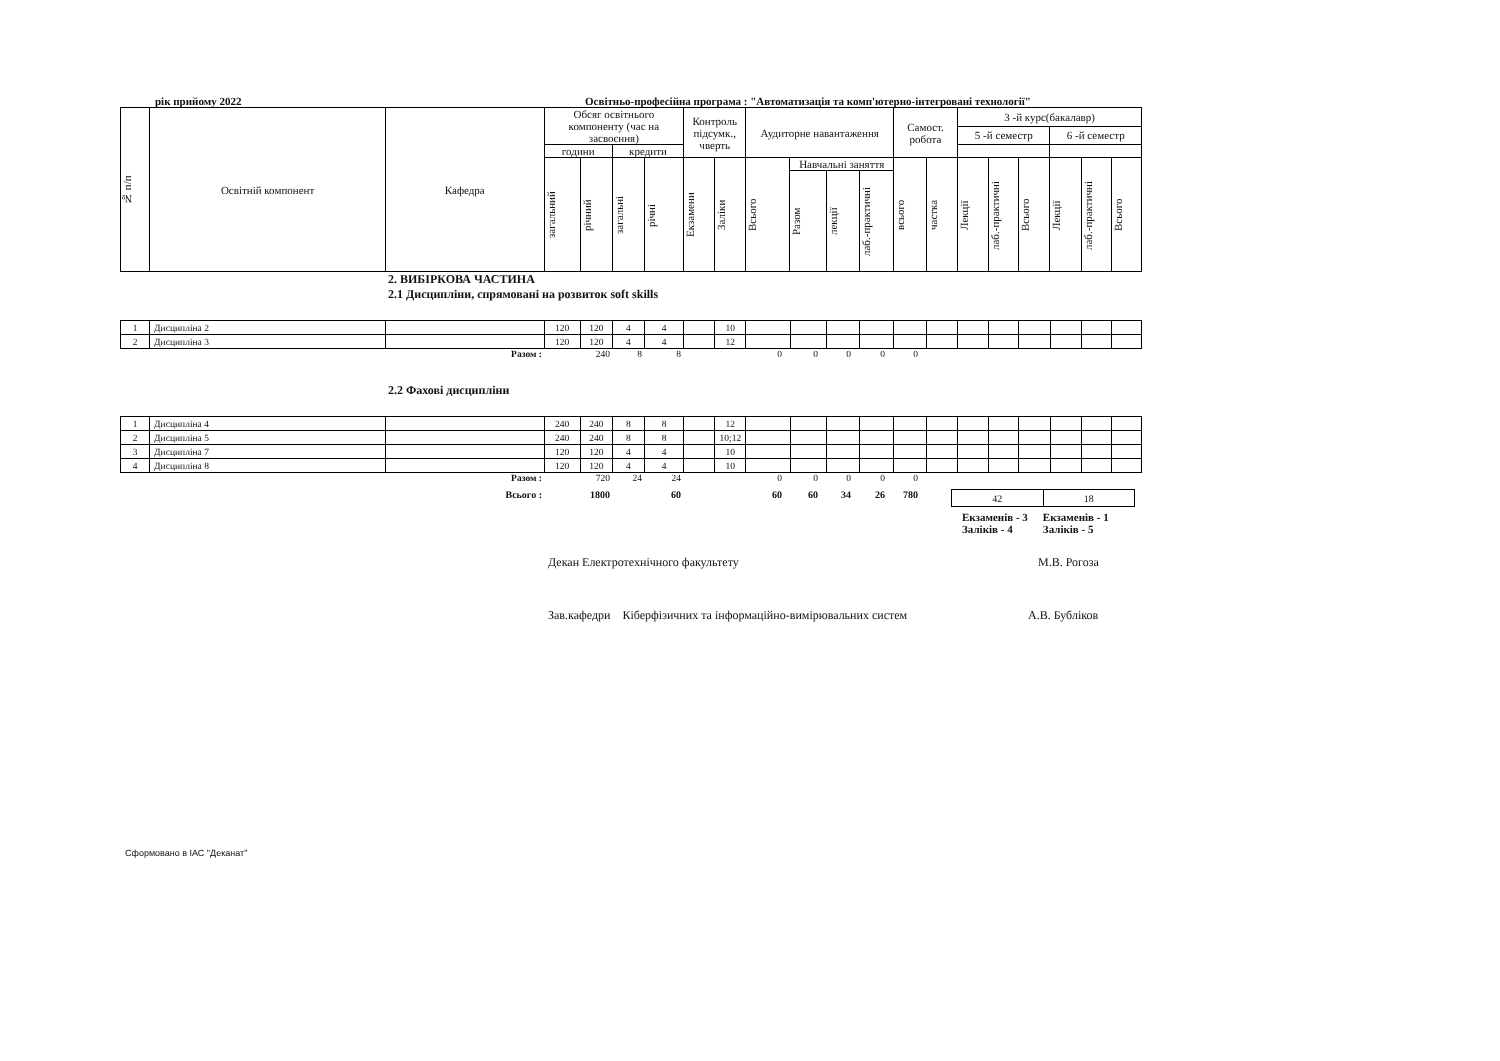рік прийому 2022 Освітньо-професійна програма : "Автоматизація та комп'ютерно-інтегровані технології"
| № п/п | Освітній компонент | Кафедра | Обсяг освітнього компоненту (час на засвоєння) | | | | Контроль підсумк., чверть | | Аудиторне навантаження | | | | Самост. робота | | 3 -й курс(бакалавр) | | | | | |
| --- | --- | --- | --- | --- | --- | --- | --- | --- | --- | --- | --- | --- | --- | --- | --- | --- | --- | --- | --- | --- |
| | | | | | | | | | | | | | | | 5 -й семестр | | | 6 -й семестр | | |
| | | | години | | кредити | | | | | | | | | | | | | | | |
| | | | загальний | річний | загальні | річні | Екзамени | Заліки | Всього | Навчальні заняття | | | всього | частка | Лекції | лаб.-практичні | Всього | Лекції | лаб.-практичні | Всього |
| | | | | | | | | | | Разом | лекції | лаб.-практичні | | | | | | | | |
2. ВИБІРКОВА ЧАСТИНА
2.1 Дисципліни, спрямовані на розвиток soft skills
| 1 | Дисципліна 2 | | 120 | 120 | 4 | 4 | | 10 | | | | | | | | | | | | |
| 2 | Дисципліна 3 | | 120 | 120 | 4 | 4 | | 12 | | | | | | | | | | | | |
Разом : 240 8800000
2.2 Фахові дисципліни
| 1 | Дисципліна 4 | | 240 | 240 | 8 | 8 | | 12 | | | | | | | | | | | | |
| 2 | Дисципліна 5 | | 240 | 240 | 8 | 8 | | 10;12 | | | | | | | | | | | | |
| 3 | Дисципліна 7 | | 120 | 120 | 4 | 4 | | 10 | | | | | | | | | | | | |
| 4 | Дисципліна 8 | | 120 | 120 | 4 | 4 | | 10 | | | | | | | | | | | | |
Разом : 720 24 24 00000
Всього : 1800 60 60 60 34 26 780
| 42 | 18 |
Екзаменів - 3
Заліків - 4
Екзаменів - 1
Заліків - 5
Декан Електротехнічного факультету М.В. Рогоза
Зав.кафедри Кіберфізичних та інформаційно-вимірювальних систем А.В. Бубліков
Сформовано в ІАС "Деканат"